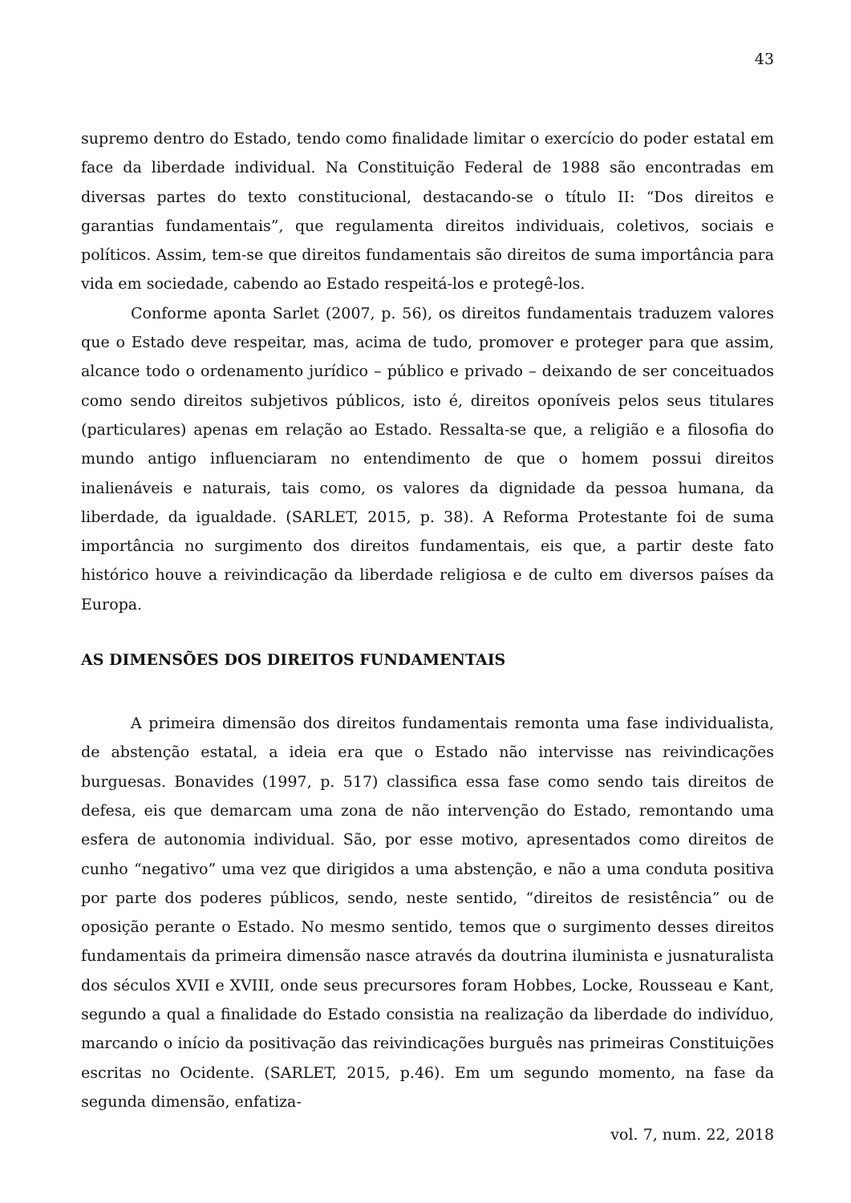43
supremo dentro do Estado, tendo como finalidade limitar o exercício do poder estatal em face da liberdade individual. Na Constituição Federal de 1988 são encontradas em diversas partes do texto constitucional, destacando-se o título II: “Dos direitos e garantias fundamentais”, que regulamenta direitos individuais, coletivos, sociais e políticos. Assim, tem-se que direitos fundamentais são direitos de suma importância para vida em sociedade, cabendo ao Estado respeitá-los e protegê-los.
Conforme aponta Sarlet (2007, p. 56), os direitos fundamentais traduzem valores que o Estado deve respeitar, mas, acima de tudo, promover e proteger para que assim, alcance todo o ordenamento jurídico – público e privado – deixando de ser conceituados como sendo direitos subjetivos públicos, isto é, direitos oponíveis pelos seus titulares (particulares) apenas em relação ao Estado. Ressalta-se que, a religião e a filosofia do mundo antigo influenciaram no entendimento de que o homem possui direitos inalienáveis e naturais, tais como, os valores da dignidade da pessoa humana, da liberdade, da igualdade. (SARLET, 2015, p. 38). A Reforma Protestante foi de suma importância no surgimento dos direitos fundamentais, eis que, a partir deste fato histórico houve a reivindicação da liberdade religiosa e de culto em diversos países da Europa.
AS DIMENSÕES DOS DIREITOS FUNDAMENTAIS
A primeira dimensão dos direitos fundamentais remonta uma fase individualista, de abstenção estatal, a ideia era que o Estado não intervisse nas reivindicações burguesas. Bonavides (1997, p. 517) classifica essa fase como sendo tais direitos de defesa, eis que demarcam uma zona de não intervenção do Estado, remontando uma esfera de autonomia individual. São, por esse motivo, apresentados como direitos de cunho “negativo” uma vez que dirigidos a uma abstenção, e não a uma conduta positiva por parte dos poderes públicos, sendo, neste sentido, “direitos de resistência” ou de oposição perante o Estado. No mesmo sentido, temos que o surgimento desses direitos fundamentais da primeira dimensão nasce através da doutrina iluminista e jusnaturalista dos séculos XVII e XVIII, onde seus precursores foram Hobbes, Locke, Rousseau e Kant, segundo a qual a finalidade do Estado consistia na realização da liberdade do indivíduo, marcando o início da positivação das reivindicações burguês nas primeiras Constituições escritas no Ocidente. (SARLET, 2015, p.46). Em um segundo momento, na fase da segunda dimensão, enfatiza-
vol. 7, num. 22, 2018